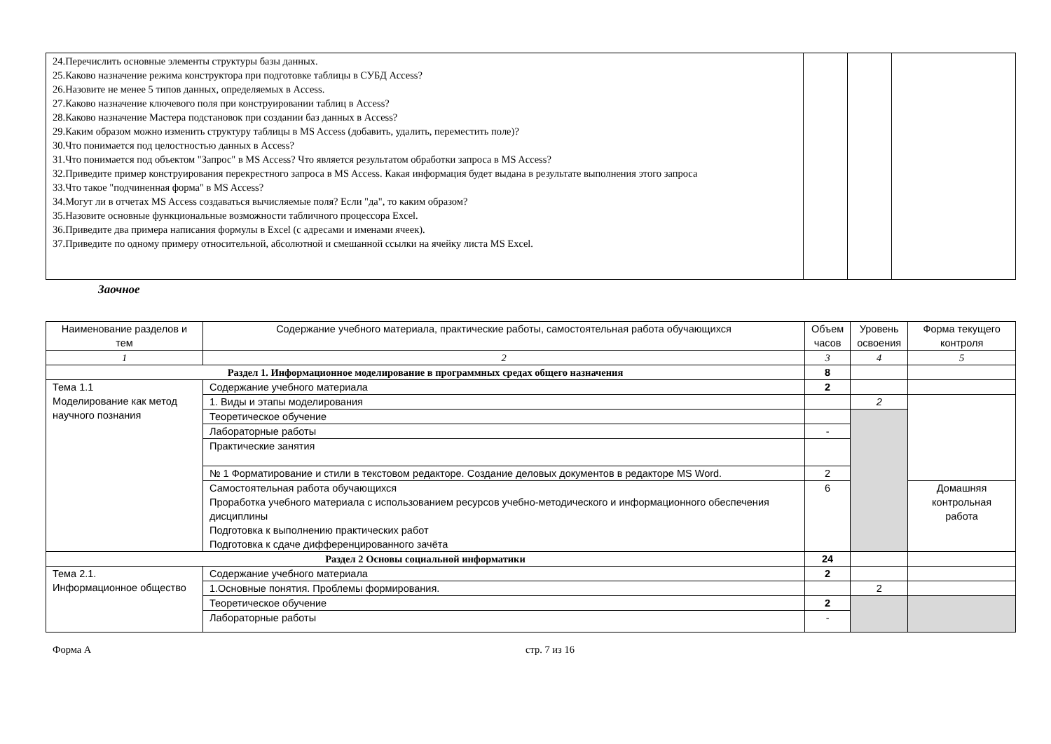| 24.Перечислить основные элементы структуры базы данных. 25.Каково назначение режима конструктора при подготовке таблицы в СУБД Access? 26.Назовите не менее 5 типов данных, определяемых в Access. 27.Каково назначение ключевого поля при конструировании таблиц в Access? 28.Каково назначение Мастера подстановок при создании баз данных в Access? 29.Каким образом можно изменить структуру таблицы в MS Access (добавить, удалить, переместить поле)? 30.Что понимается под целостностью данных в Access? 31.Что понимается под объектом "Запрос" в MS Access? Что является результатом обработки запроса в MS Access? 32.Приведите пример конструирования перекрестного запроса в MS Access. Какая информация будет выдана в результате выполнения этого запроса 33.Что такое "подчиненная форма" в MS Access? 34.Могут ли в отчетах MS Access создаваться вычисляемые поля? Если "да", то каким образом? 35.Назовите основные функциональные возможности табличного процессора Excel. 36.Приведите два примера написания формулы в Excel (с адресами и именами ячеек). 37.Приведите по одному примеру относительной, абсолютной и смешанной ссылки на ячейку листа MS Excel. | | | |
Заочное
| Наименование разделов и тем | Содержание учебного материала, практические работы, самостоятельная работа обучающихся | Объем часов | Уровень освоения | Форма текущего контроля |
| --- | --- | --- | --- | --- |
| 1 | 2 | 3 | 4 | 5 |
| Раздел 1. Информационное моделирование в программных средах общего назначения | | 8 | | |
| Тема 1.1 Моделирование как метод научного познания | Содержание учебного материала | 2 | | |
| | 1. Виды и этапы моделирования | | 2 | |
| | Теоретическое обучение | | | |
| | Лабораторные работы | - | | |
| | Практические занятия | | | |
| | № 1 Форматирование и стили в текстовом редакторе. Создание деловых документов в редакторе MS Word. | 2 | | |
| | Самостоятельная работа обучающихся Проработка учебного материала с использованием ресурсов учебно-методического и информационного обеспечения дисциплины Подготовка к выполнению практических работ Подготовка к сдаче дифференцированного зачёта | 6 | | Домашняя контрольная работа |
| Раздел 2 Основы социальной информатики | | 24 | | |
| Тема 2.1. Информационное общество | Содержание учебного материала | 2 | | |
| | 1.Основные понятия. Проблемы формирования. | | 2 | |
| | Теоретическое обучение | 2 | | |
| | Лабораторные работы | - | | |
Форма А стр. 7 из 16